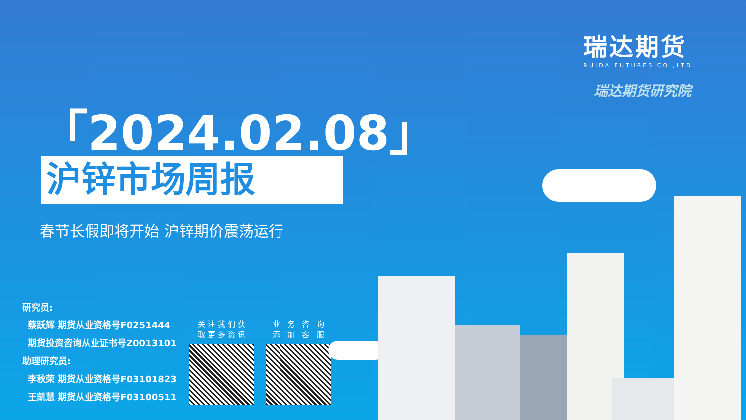瑞达期货
RUIDA FUTURES CO.,LTD.
瑞达期货研究院
「2024.02.08」
沪锌市场周报
春节长假即将开始 沪锌期价震荡运行
研究员:
蔡跃辉 期货从业资格号F0251444
期货投资咨询从业证书号Z0013101
助理研究员:
李秋荣 期货从业资格号F03101823
王凯慧 期货从业资格号F03100511
关注我们获
取更多资讯
业 务 咨 询
添 加 客 服